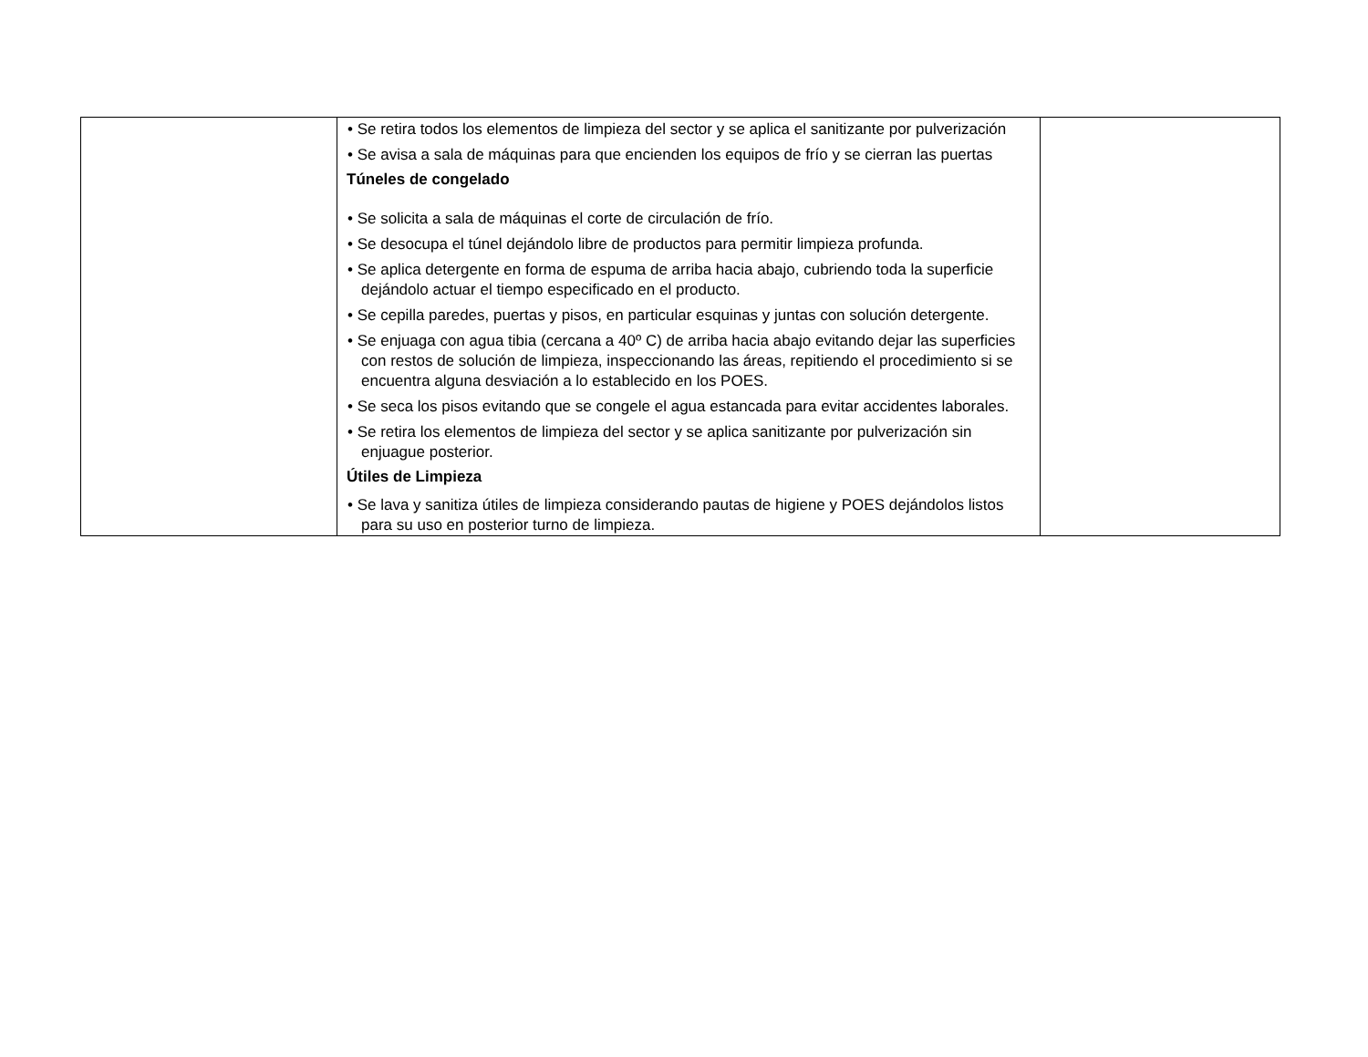| | • Se retira todos los elementos de limpieza del sector y se aplica el sanitizante por pulverización • Se avisa a sala de máquinas para que encienden los equipos de frío y se cierran las puertas Túneles de congelado • Se solicita a sala de máquinas el corte de circulación de frío. • Se desocupa el túnel dejándolo libre de productos para permitir limpieza profunda. • Se aplica detergente en forma de espuma de arriba hacia abajo, cubriendo toda la superficie dejándolo actuar el tiempo especificado en el producto. • Se cepilla paredes, puertas y pisos, en particular esquinas y juntas con solución detergente. • Se enjuaga con agua tibia (cercana a 40º C) de arriba hacia abajo evitando dejar las superficies con restos de solución de limpieza, inspeccionando las áreas, repitiendo el procedimiento si se encuentra alguna desviación a lo establecido en los POES. • Se seca los pisos evitando que se congele el agua estancada para evitar accidentes laborales. • Se retira los elementos de limpieza del sector y se aplica sanitizante por pulverización sin enjuague posterior. Útiles de Limpieza • Se lava y sanitiza útiles de limpieza considerando pautas de higiene y POES dejándolos listos para su uso en posterior turno de limpieza. | |